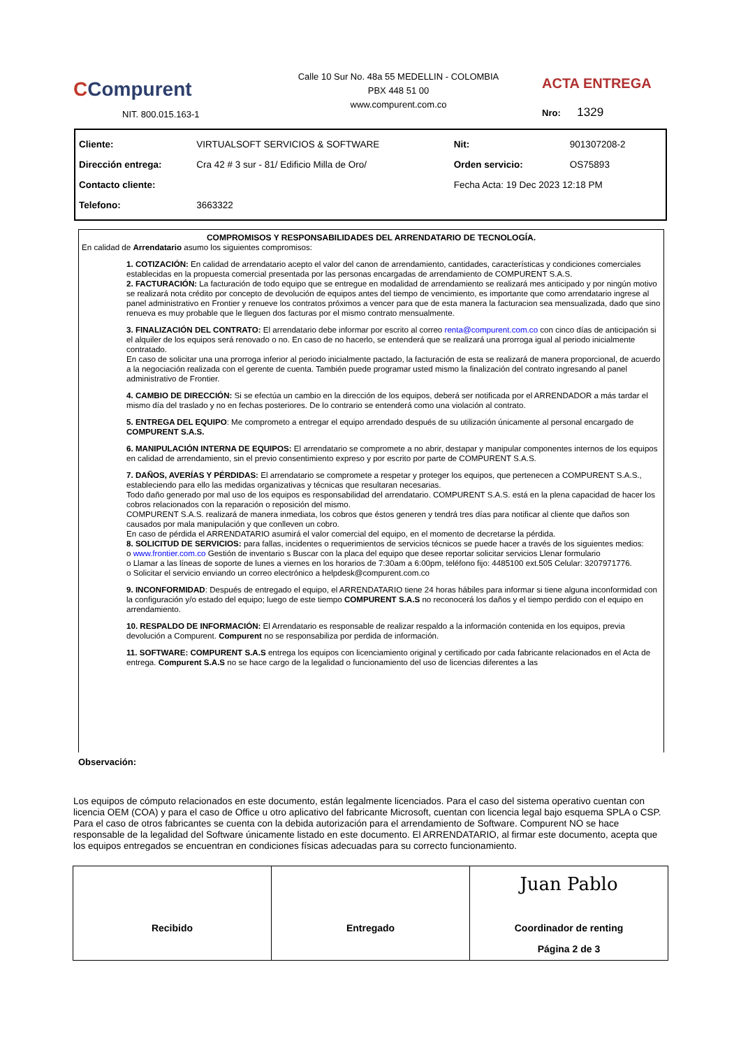CCompurent
NIT. 800.015.163-1
Calle 10 Sur No. 48a 55 MEDELLIN - COLOMBIA
PBX 448 51 00
www.compurent.com.co
ACTA ENTREGA
Nro: 1329
| Cliente: | VIRTUALSOFT SERVICIOS & SOFTWARE | Nit: | 901307208-2 |
| Dirección entrega: | Cra 42 # 3 sur - 81/ Edificio Milla de Oro/ | Orden servicio: | OS75893 |
| Contacto cliente: | | Fecha Acta: 19 Dec 2023 12:18 PM | |
| Telefono: | 3663322 | | |
COMPROMISOS Y RESPONSABILIDADES DEL ARRENDATARIO DE TECNOLOGÍA.
En calidad de Arrendatario asumo los siguientes compromisos:
1. COTIZACIÓN: En calidad de arrendatario acepto el valor del canon de arrendamiento, cantidades, características y condiciones comerciales establecidas en la propuesta comercial presentada por las personas encargadas de arrendamiento de COMPURENT S.A.S.
2. FACTURACIÓN: La facturación de todo equipo que se entregue en modalidad de arrendamiento se realizará mes anticipado y por ningún motivo se realizará nota crédito por concepto de devolución de equipos antes del tiempo de vencimiento, es importante que como arrendatario ingrese al panel administrativo en Frontier y renueve los contratos próximos a vencer para que de esta manera la facturacion sea mensualizada, dado que sino renueva es muy probable que le lleguen dos facturas por el mismo contrato mensualmente.
3. FINALIZACIÓN DEL CONTRATO: El arrendatario debe informar por escrito al correo renta@compurent.com.co con cinco días de anticipación si el alquiler de los equipos será renovado o no. En caso de no hacerlo, se entenderá que se realizará una prorroga igual al periodo inicialmente contratado.
En caso de solicitar una una prorroga inferior al periodo inicialmente pactado, la facturación de esta se realizará de manera proporcional, de acuerdo a la negociación realizada con el gerente de cuenta. También puede programar usted mismo la finalización del contrato ingresando al panel administrativo de Frontier.
4. CAMBIO DE DIRECCIÓN: Si se efectúa un cambio en la dirección de los equipos, deberá ser notificada por el ARRENDADOR a más tardar el mismo día del traslado y no en fechas posteriores. De lo contrario se entenderá como una violación al contrato.
5. ENTREGA DEL EQUIPO: Me comprometo a entregar el equipo arrendado después de su utilización únicamente al personal encargado de COMPURENT S.A.S.
6. MANIPULACIÓN INTERNA DE EQUIPOS: El arrendatario se compromete a no abrir, destapar y manipular componentes internos de los equipos en calidad de arrendamiento, sin el previo consentimiento expreso y por escrito por parte de COMPURENT S.A.S.
7. DAÑOS, AVERÍAS Y PÉRDIDAS: El arrendatario se compromete a respetar y proteger los equipos, que pertenecen a COMPURENT S.A.S., estableciendo para ello las medidas organizativas y técnicas que resultaran necesarias.
Todo daño generado por mal uso de los equipos es responsabilidad del arrendatario. COMPURENT S.A.S. está en la plena capacidad de hacer los cobros relacionados con la reparación o reposición del mismo.
COMPURENT S.A.S. realizará de manera inmediata, los cobros que éstos generen y tendrá tres días para notificar al cliente que daños son causados por mala manipulación y que conlleven un cobro.
En caso de pérdida el ARRENDATARIO asumirá el valor comercial del equipo, en el momento de decretarse la pérdida.
8. SOLICITUD DE SERVICIOS: para fallas, incidentes o requerimientos de servicios técnicos se puede hacer a través de los siguientes medios:
o www.frontier.com.co Gestión de inventario s Buscar con la placa del equipo que desee reportar solicitar servicios Llenar formulario
o Llamar a las líneas de soporte de lunes a viernes en los horarios de 7:30am a 6:00pm, teléfono fijo: 4485100 ext.505 Celular: 3207971776.
o Solicitar el servicio enviando un correo electrónico a helpdesk@compurent.com.co
9. INCONFORMIDAD: Después de entregado el equipo, el ARRENDATARIO tiene 24 horas hábiles para informar si tiene alguna inconformidad con la configuración y/o estado del equipo; luego de este tiempo COMPURENT S.A.S no reconocerá los daños y el tiempo perdido con el equipo en arrendamiento.
10. RESPALDO DE INFORMACIÓN: El Arrendatario es responsable de realizar respaldo a la información contenida en los equipos, previa devolución a Compurent. Compurent no se responsabiliza por perdida de información.
11. SOFTWARE: COMPURENT S.A.S entrega los equipos con licenciamiento original y certificado por cada fabricante relacionados en el Acta de entrega. Compurent S.A.S no se hace cargo de la legalidad o funcionamiento del uso de licencias diferentes a las
Observación:
Los equipos de cómputo relacionados en este documento, están legalmente licenciados. Para el caso del sistema operativo cuentan con licencia OEM (COA) y para el caso de Office u otro aplicativo del fabricante Microsoft, cuentan con licencia legal bajo esquema SPLA o CSP. Para el caso de otros fabricantes se cuenta con la debida autorización para el arrendamiento de Software. Compurent NO se hace responsable de la legalidad del Software únicamente listado en este documento. El ARRENDATARIO, al firmar este documento, acepta que los equipos entregados se encuentran en condiciones físicas adecuadas para su correcto funcionamiento.
Recibido Entregado
Juan Pablo
Coordinador de renting
Página 2 de 3